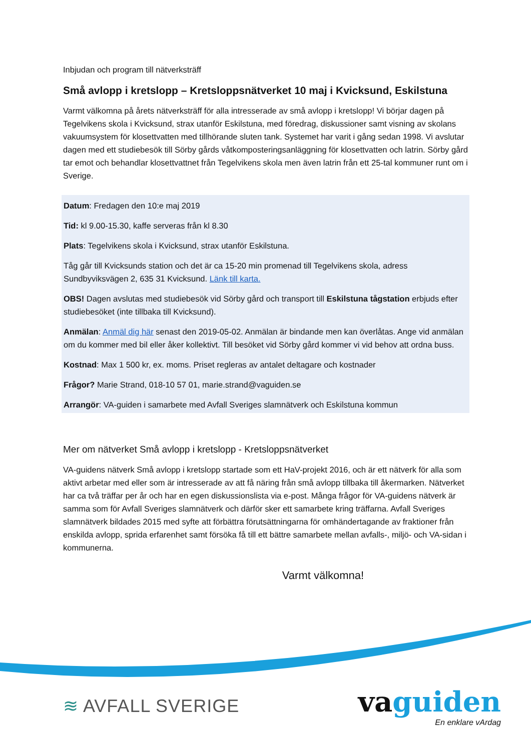Inbjudan och program till nätverksträff
Små avlopp i kretslopp – Kretsloppsnätverket 10 maj i Kvicksund, Eskilstuna
Varmt välkomna på årets nätverksträff för alla intresserade av små avlopp i kretslopp! Vi börjar dagen på Tegelvikens skola i Kvicksund, strax utanför Eskilstuna, med föredrag, diskussioner samt visning av skolans vakuumsystem för klosettvatten med tillhörande sluten tank. Systemet har varit i gång sedan 1998. Vi avslutar dagen med ett studiebesök till Sörby gårds våtkomposteringsanläggning för klosettvatten och latrin. Sörby gård tar emot och behandlar klosettvattnet från Tegelvikens skola men även latrin från ett 25-tal kommuner runt om i Sverige.
Datum: Fredagen den 10:e maj 2019
Tid: kl 9.00-15.30, kaffe serveras från kl 8.30
Plats: Tegelvikens skola i Kvicksund, strax utanför Eskilstuna.
Tåg går till Kvicksunds station och det är ca 15-20 min promenad till Tegelvikens skola, adress Sundbyviksvägen 2, 635 31 Kvicksund. Länk till karta.
OBS! Dagen avslutas med studiebesök vid Sörby gård och transport till Eskilstuna tågstation erbjuds efter studiebesöket (inte tillbaka till Kvicksund).
Anmälan: Anmäl dig här senast den 2019-05-02. Anmälan är bindande men kan överlåtas. Ange vid anmälan om du kommer med bil eller åker kollektivt. Till besöket vid Sörby gård kommer vi vid behov att ordna buss.
Kostnad: Max 1 500 kr, ex. moms. Priset regleras av antalet deltagare och kostnader
Frågor? Marie Strand, 018-10 57 01, marie.strand@vaguiden.se
Arrangör: VA-guiden i samarbete med Avfall Sveriges slamnätverk och Eskilstuna kommun
Mer om nätverket Små avlopp i kretslopp - Kretsloppsnätverket
VA-guidens nätverk Små avlopp i kretslopp startade som ett HaV-projekt 2016, och är ett nätverk för alla som aktivt arbetar med eller som är intresserade av att få näring från små avlopp tillbaka till åkermarken. Nätverket har ca två träffar per år och har en egen diskussionslista via e-post. Många frågor för VA-guidens nätverk är samma som för Avfall Sveriges slamnätverk och därför sker ett samarbete kring träffarna. Avfall Sveriges slamnätverk bildades 2015 med syfte att förbättra förutsättningarna för omhändertagande av fraktioner från enskilda avlopp, sprida erfarenhet samt försöka få till ett bättre samarbete mellan avfalls-, miljö- och VA-sidan i kommunerna.
Varmt välkomna!
≋ AVFALL SVERIGE
vaguiden
En enklare vArdag